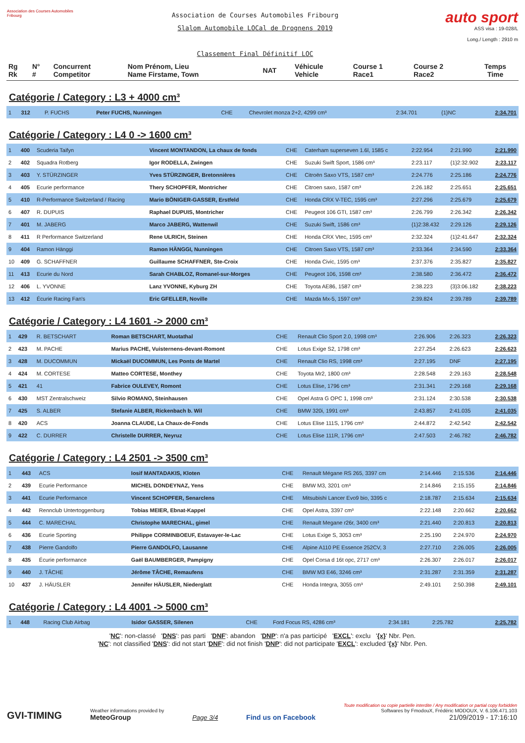Association des Courses Automobiles Fribourg
Association de Courses Automobiles Fribourg
Slalom Automobile LOCal de Drognens 2019
Classement Final Définitif LOC
auto sport
ASS visa : 19-028/L
Long./ Length : 2910 m
| Rg Rk | N° # | Concurrent Competitor | Nom Prénom, Lieu Name Firstame, Town | NAT | Véhicule Vehicle | Course 1 Race1 | Course 2 Race2 | Temps Time |
| --- | --- | --- | --- | --- | --- | --- | --- | --- |
Catégorie / Category : L3 + 4000 cm³
| 1 | 312 | P. FUCHS | Peter FUCHS, Nunningen | CHE | Chevrolet monza 2+2, 4299 cm³ | 2:34.701 | {1}NC | 2:34.701 |
Catégorie / Category : L4 0 -> 1600 cm³
| 1 | 400 | Scuderia Taifyn | Vincent MONTANDON, La chaux de fonds | CHE | Caterham superseven 1.6l, 1585 c | 2:22.954 | 2:21.990 | 2:21.990 |
| 2 | 402 | Squadra Rotberg | Igor RODELLA, Zwingen | CHE | Suzuki Swift Sport, 1586 cm³ | 2:23.117 | {1}2:32.902 | 2:23.117 |
| 3 | 403 | Y. STÜRZINGER | Yves STÜRZINGER, Bretonnières | CHE | Citroën Saxo VTS, 1587 cm³ | 2:24.776 | 2:25.186 | 2:24.776 |
| 4 | 405 | Ecurie performance | Thery SCHOPFER, Montricher | CHE | Citroen saxo, 1587 cm³ | 2:26.182 | 2:25.651 | 2:25.651 |
| 5 | 410 | R-Performance Switzerland / Racing | Mario BÖNIGER-GASSER, Erstfeld | CHE | Honda CRX V-TEC, 1595 cm³ | 2:27.296 | 2:25.679 | 2:25.679 |
| 6 | 407 | R. DUPUIS | Raphael DUPUIS, Montricher | CHE | Peugeot 106 GTI, 1587 cm³ | 2:26.799 | 2:26.342 | 2:26.342 |
| 7 | 401 | M. JABERG | Marco JABERG, Wattenwil | CHE | Suzuki Swift, 1586 cm³ | {1}2:38.432 | 2:29.126 | 2:29.126 |
| 8 | 411 | R Performance Switzerland | Rene ULRICH, Steinen | CHE | Honda CRX Vtec, 1595 cm³ | 2:32.324 | {1}2:41.647 | 2:32.324 |
| 9 | 404 | Ramon Hänggi | Ramon HÄNGGI, Nunningen | CHE | Citroen Saxo VTS, 1587 cm³ | 2:33.364 | 2:34.590 | 2:33.364 |
| 10 | 409 | G. SCHAFFNER | Guillaume SCHAFFNER, Ste-Croix | CHE | Honda Civic, 1595 cm³ | 2:37.376 | 2:35.827 | 2:35.827 |
| 11 | 413 | Ecurie du Nord | Sarah CHABLOZ, Romanel-sur-Morges | CHE | Peugeot 106, 1598 cm³ | 2:38.580 | 2:36.472 | 2:36.472 |
| 12 | 406 | L. YVONNE | Lanz YVONNE, Kyburg ZH | CHE | Toyota AE86, 1587 cm³ | 2:38.223 | {3}3:06.182 | 2:38.223 |
| 13 | 412 | Écurie Racing Fan's | Eric GFELLER, Noville | CHE | Mazda Mx-5, 1597 cm³ | 2:39.824 | 2:39.789 | 2:39.789 |
Catégorie / Category : L4 1601 -> 2000 cm³
| 1 | 429 | R. BETSCHART | Roman BETSCHART, Muotathal | CHE | Renault Clio Sport 2.0, 1998 cm³ | 2:26.906 | 2:26.323 | 2:26.323 |
| 2 | 423 | M. PACHE | Marius PACHE, Vuisternens-devant-Romont | CHE | Lotus Exige S2, 1798 cm³ | 2:27.254 | 2:26.623 | 2:26.623 |
| 3 | 428 | M. DUCOMMUN | Mickaël DUCOMMUN, Les Ponts de Martel | CHE | Renault Clio RS, 1998 cm³ | 2:27.195 | DNF | 2:27.195 |
| 4 | 424 | M. CORTESE | Matteo CORTESE, Monthey | CHE | Toyota Mr2, 1800 cm³ | 2:28.548 | 2:29.163 | 2:28.548 |
| 5 | 421 | 41 | Fabrice OULEVEY, Romont | CHE | Lotus Elise, 1796 cm³ | 2:31.341 | 2:29.168 | 2:29.168 |
| 6 | 430 | MST Zentralschweiz | Silvio ROMANO, Steinhausen | CHE | Opel Astra G OPC 1, 1998 cm³ | 2:31.124 | 2:30.538 | 2:30.538 |
| 7 | 425 | S. ALBER | Stefanie ALBER, Rickenbach b. Wil | CHE | BMW 320i, 1991 cm³ | 2:43.857 | 2:41.035 | 2:41.035 |
| 8 | 420 | ACS | Joanna CLAUDE, La Chaux-de-Fonds | CHE | Lotus Elise 111S, 1796 cm³ | 2:44.872 | 2:42.542 | 2:42.542 |
| 9 | 422 | C. DURRER | Christelle DURRER, Neyruz | CHE | Lotus Elise 111R, 1796 cm³ | 2:47.503 | 2:46.782 | 2:46.782 |
Catégorie / Category : L4 2501 -> 3500 cm³
| 1 | 443 | ACS | Iosif MANTADAKIS, Kloten | CHE | Renault Mégane RS 265, 3397 cm | 2:14.446 | 2:15.536 | 2:14.446 |
| 2 | 439 | Ecurie Performance | MICHEL DONDEYNAZ, Yens | CHE | BMW M3, 3201 cm³ | 2:14.846 | 2:15.155 | 2:14.846 |
| 3 | 441 | Ecurie Performance | Vincent SCHOPFER, Senarclens | CHE | Mitsubishi Lancer Evo9 bio, 3395 c | 2:18.787 | 2:15.634 | 2:15.634 |
| 4 | 442 | Rennclub Untertoggenburg | Tobias MEIER, Ebnat-Kappel | CHE | Opel Astra, 3397 cm³ | 2:22.148 | 2:20.662 | 2:20.662 |
| 5 | 444 | C. MARECHAL | Christophe MARECHAL, gimel | CHE | Renault Megane r26r, 3400 cm³ | 2:21.440 | 2:20.813 | 2:20.813 |
| 6 | 436 | Ecurie Sporting | Philippe CORMINBOEUF, Estavayer-le-Lac | CHE | Lotus Exige S, 3053 cm³ | 2:25.190 | 2:24.970 | 2:24.970 |
| 7 | 438 | Pierre Gandolfo | Pierre GANDOLFO, Lausanne | CHE | Alpine A110 PE Essence 252CV, 3 | 2:27.710 | 2:26.005 | 2:26.005 |
| 8 | 435 | Écurie performance | Gaël BAUMBERGER, Pampigny | CHE | Opel Corsa d 16t opc, 2717 cm³ | 2:26.307 | 2:26.017 | 2:26.017 |
| 9 | 440 | J. TÂCHE | Jérôme TÂCHE, Remaufens | CHE | BMW M3 E46, 3246 cm³ | 2:31.287 | 2:31.359 | 2:31.287 |
| 10 | 437 | J. HÄUSLER | Jennifer HÄUSLER, Niederglatt | CHE | Honda Integra, 3055 cm³ | 2:49.101 | 2:50.398 | 2:49.101 |
Catégorie / Category : L4 4001 -> 5000 cm³
| 1 | 448 | Racing Club Airbag | Isidor GASSER, Silenen | CHE | Ford Focus RS, 4286 cm³ | 2:34.181 | 2:25.782 | 2:25.782 |
'NC': non-classé 'DNS': pas parti 'DNF': abandon 'DNP': n'a pas participé 'EXCL': exclu '{x}' Nbr. Pen.
'NC': not classified 'DNS': did not start 'DNF': did not finish 'DNP': did not participate 'EXCL': excluded '{x}' Nbr. Pen.
GVI-TIMING
Weather informations provided by
MeteoGroup
Page 3/4
Find us on Facebook
Toute modification ou copie partielle interdite / Any modification or partial copy forbidden
Softwares by FmodouX, Frédéric MODOUX, V. 6.106.471.103
21/09/2019 - 17:16:10